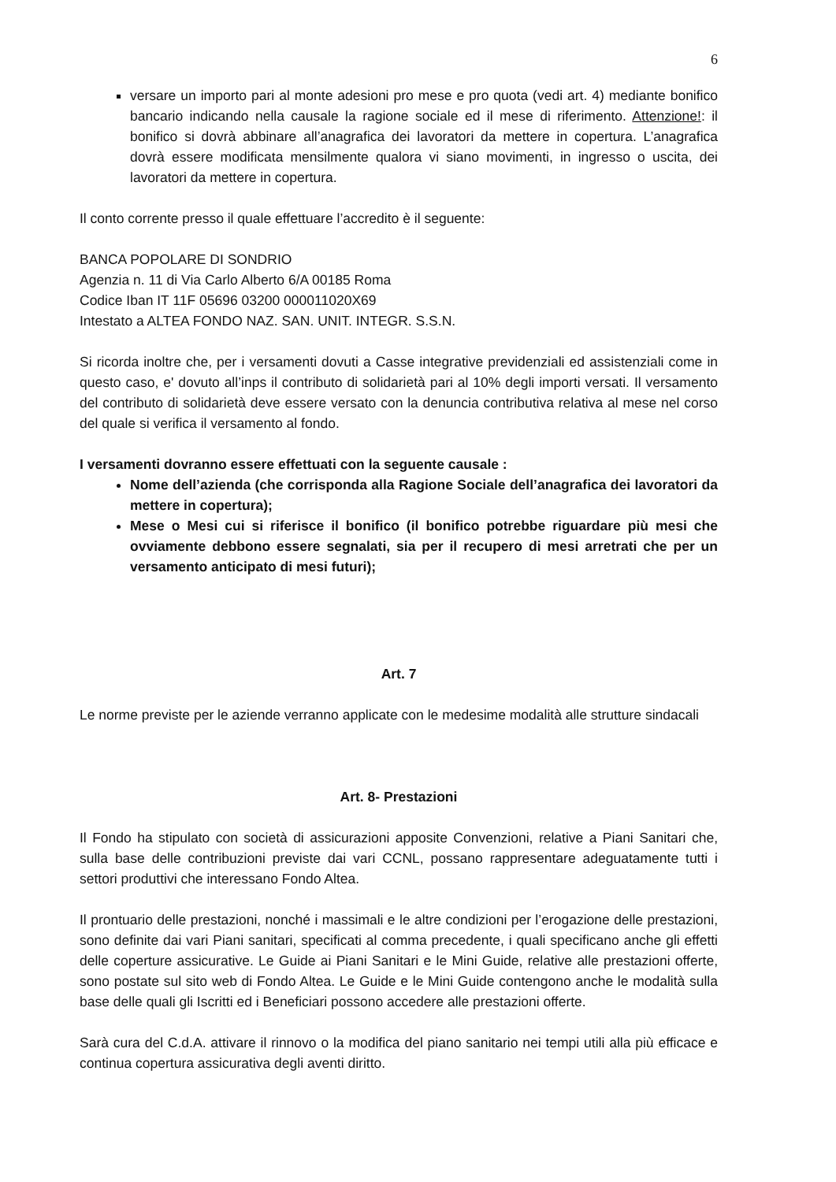6
versare un importo pari al monte adesioni pro mese e pro quota (vedi art. 4) mediante bonifico bancario indicando nella causale la ragione sociale ed il mese di riferimento. Attenzione!: il bonifico si dovrà abbinare all’anagrafica dei lavoratori da mettere in copertura. L’anagrafica dovrà essere modificata mensilmente qualora vi siano movimenti, in ingresso o uscita, dei lavoratori da mettere in copertura.
Il conto corrente presso il quale effettuare l’accredito è il seguente:
BANCA POPOLARE DI SONDRIO
Agenzia n. 11 di Via Carlo Alberto 6/A 00185 Roma
Codice Iban IT 11F 05696 03200 000011020X69
Intestato a ALTEA FONDO NAZ. SAN. UNIT. INTEGR. S.S.N.
Si ricorda inoltre che, per i versamenti dovuti a Casse integrative previdenziali ed assistenziali come in questo caso, e' dovuto all’inps il contributo di solidarietà pari al 10% degli importi versati. Il versamento del contributo di solidarietà deve essere versato con la denuncia contributiva relativa al mese nel corso del quale si verifica il versamento al fondo.
I versamenti dovranno essere effettuati con la seguente causale :
Nome dell’azienda (che corrisponda alla Ragione Sociale dell’anagrafica dei lavoratori da mettere in copertura);
Mese o Mesi cui si riferisce il bonifico (il bonifico potrebbe riguardare più mesi che ovviamente debbono essere segnalati, sia per il recupero di mesi arretrati che per un versamento anticipato di mesi futuri);
Art. 7
Le norme previste per le aziende verranno applicate con le medesime modalità alle strutture sindacali
Art. 8- Prestazioni
Il Fondo ha stipulato con società di assicurazioni apposite Convenzioni, relative a Piani Sanitari che, sulla base delle contribuzioni previste dai vari CCNL, possano rappresentare adeguatamente tutti i settori produttivi che interessano Fondo Altea.
Il prontuario delle prestazioni, nonché i massimali e le altre condizioni per l’erogazione delle prestazioni, sono definite dai vari Piani sanitari, specificati al comma precedente, i quali specificano anche gli effetti delle coperture assicurative. Le Guide ai Piani Sanitari e le Mini Guide, relative alle prestazioni offerte, sono postate sul sito web di Fondo Altea. Le Guide e le Mini Guide contengono anche le modalità sulla base delle quali gli Iscritti ed i Beneficiari possono accedere alle prestazioni offerte.
Sarà cura del C.d.A. attivare il rinnovo o la modifica del piano sanitario nei tempi utili alla più efficace e continua copertura assicurativa degli aventi diritto.